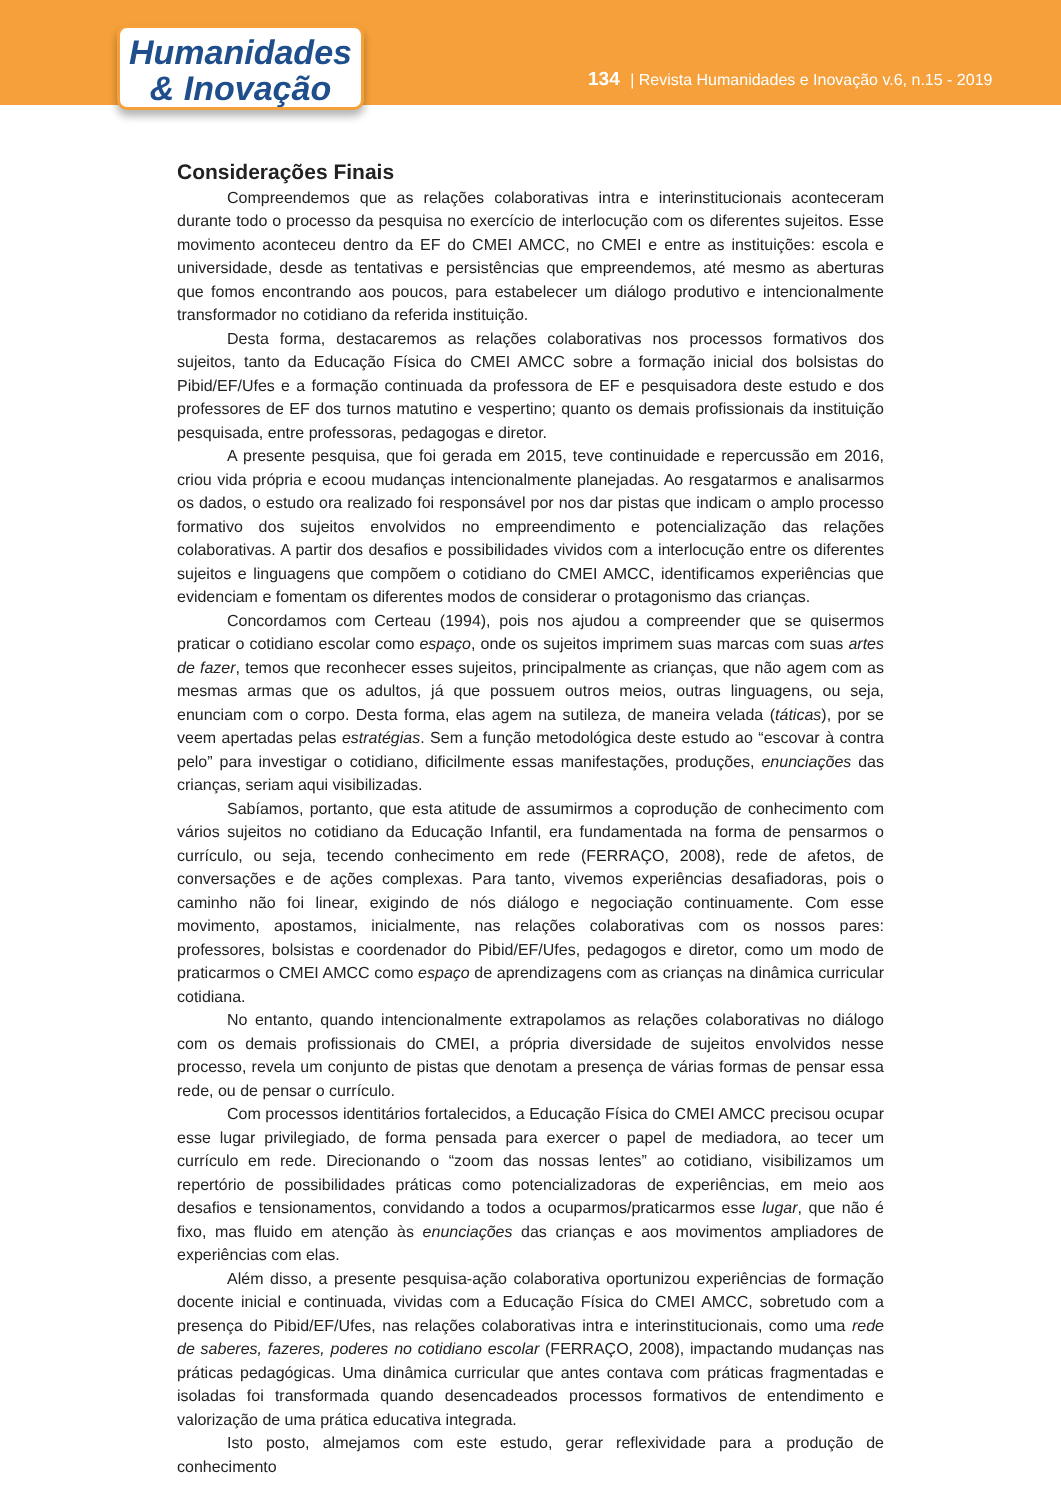Humanidades
& Inovação
134 | Revista Humanidades e Inovação v.6, n.15 - 2019
Considerações Finais
Compreendemos que as relações colaborativas intra e interinstitucionais aconteceram durante todo o processo da pesquisa no exercício de interlocução com os diferentes sujeitos. Esse movimento aconteceu dentro da EF do CMEI AMCC, no CMEI e entre as instituições: escola e universidade, desde as tentativas e persistências que empreendemos, até mesmo as aberturas que fomos encontrando aos poucos, para estabelecer um diálogo produtivo e intencionalmente transformador no cotidiano da referida instituição.
Desta forma, destacaremos as relações colaborativas nos processos formativos dos sujeitos, tanto da Educação Física do CMEI AMCC sobre a formação inicial dos bolsistas do Pibid/EF/Ufes e a formação continuada da professora de EF e pesquisadora deste estudo e dos professores de EF dos turnos matutino e vespertino; quanto os demais profissionais da instituição pesquisada, entre professoras, pedagogas e diretor.
A presente pesquisa, que foi gerada em 2015, teve continuidade e repercussão em 2016, criou vida própria e ecoou mudanças intencionalmente planejadas. Ao resgatarmos e analisarmos os dados, o estudo ora realizado foi responsável por nos dar pistas que indicam o amplo processo formativo dos sujeitos envolvidos no empreendimento e potencialização das relações colaborativas. A partir dos desafios e possibilidades vividos com a interlocução entre os diferentes sujeitos e linguagens que compõem o cotidiano do CMEI AMCC, identificamos experiências que evidenciam e fomentam os diferentes modos de considerar o protagonismo das crianças.
Concordamos com Certeau (1994), pois nos ajudou a compreender que se quisermos praticar o cotidiano escolar como espaço, onde os sujeitos imprimem suas marcas com suas artes de fazer, temos que reconhecer esses sujeitos, principalmente as crianças, que não agem com as mesmas armas que os adultos, já que possuem outros meios, outras linguagens, ou seja, enunciam com o corpo. Desta forma, elas agem na sutileza, de maneira velada (táticas), por se veem apertadas pelas estratégias. Sem a função metodológica deste estudo ao “escovar à contra pelo” para investigar o cotidiano, dificilmente essas manifestações, produções, enunciações das crianças, seriam aqui visibilizadas.
Sabíamos, portanto, que esta atitude de assumirmos a coprodução de conhecimento com vários sujeitos no cotidiano da Educação Infantil, era fundamentada na forma de pensarmos o currículo, ou seja, tecendo conhecimento em rede (FERRAÇO, 2008), rede de afetos, de conversações e de ações complexas. Para tanto, vivemos experiências desafiadoras, pois o caminho não foi linear, exigindo de nós diálogo e negociação continuamente. Com esse movimento, apostamos, inicialmente, nas relações colaborativas com os nossos pares: professores, bolsistas e coordenador do Pibid/EF/Ufes, pedagogos e diretor, como um modo de praticarmos o CMEI AMCC como espaço de aprendizagens com as crianças na dinâmica curricular cotidiana.
No entanto, quando intencionalmente extrapolamos as relações colaborativas no diálogo com os demais profissionais do CMEI, a própria diversidade de sujeitos envolvidos nesse processo, revela um conjunto de pistas que denotam a presença de várias formas de pensar essa rede, ou de pensar o currículo.
Com processos identitários fortalecidos, a Educação Física do CMEI AMCC precisou ocupar esse lugar privilegiado, de forma pensada para exercer o papel de mediadora, ao tecer um currículo em rede. Direcionando o “zoom das nossas lentes” ao cotidiano, visibilizamos um repertório de possibilidades práticas como potencializadoras de experiências, em meio aos desafios e tensionamentos, convidando a todos a ocuparmos/praticarmos esse lugar, que não é fixo, mas fluido em atenção às enunciações das crianças e aos movimentos ampliadores de experiências com elas.
Além disso, a presente pesquisa-ação colaborativa oportunizou experiências de formação docente inicial e continuada, vividas com a Educação Física do CMEI AMCC, sobretudo com a presença do Pibid/EF/Ufes, nas relações colaborativas intra e interinstitucionais, como uma rede de saberes, fazeres, poderes no cotidiano escolar (FERRAÇO, 2008), impactando mudanças nas práticas pedagógicas. Uma dinâmica curricular que antes contava com práticas fragmentadas e isoladas foi transformada quando desencadeados processos formativos de entendimento e valorização de uma prática educativa integrada.
Isto posto, almejamos com este estudo, gerar reflexividade para a produção de conhecimento